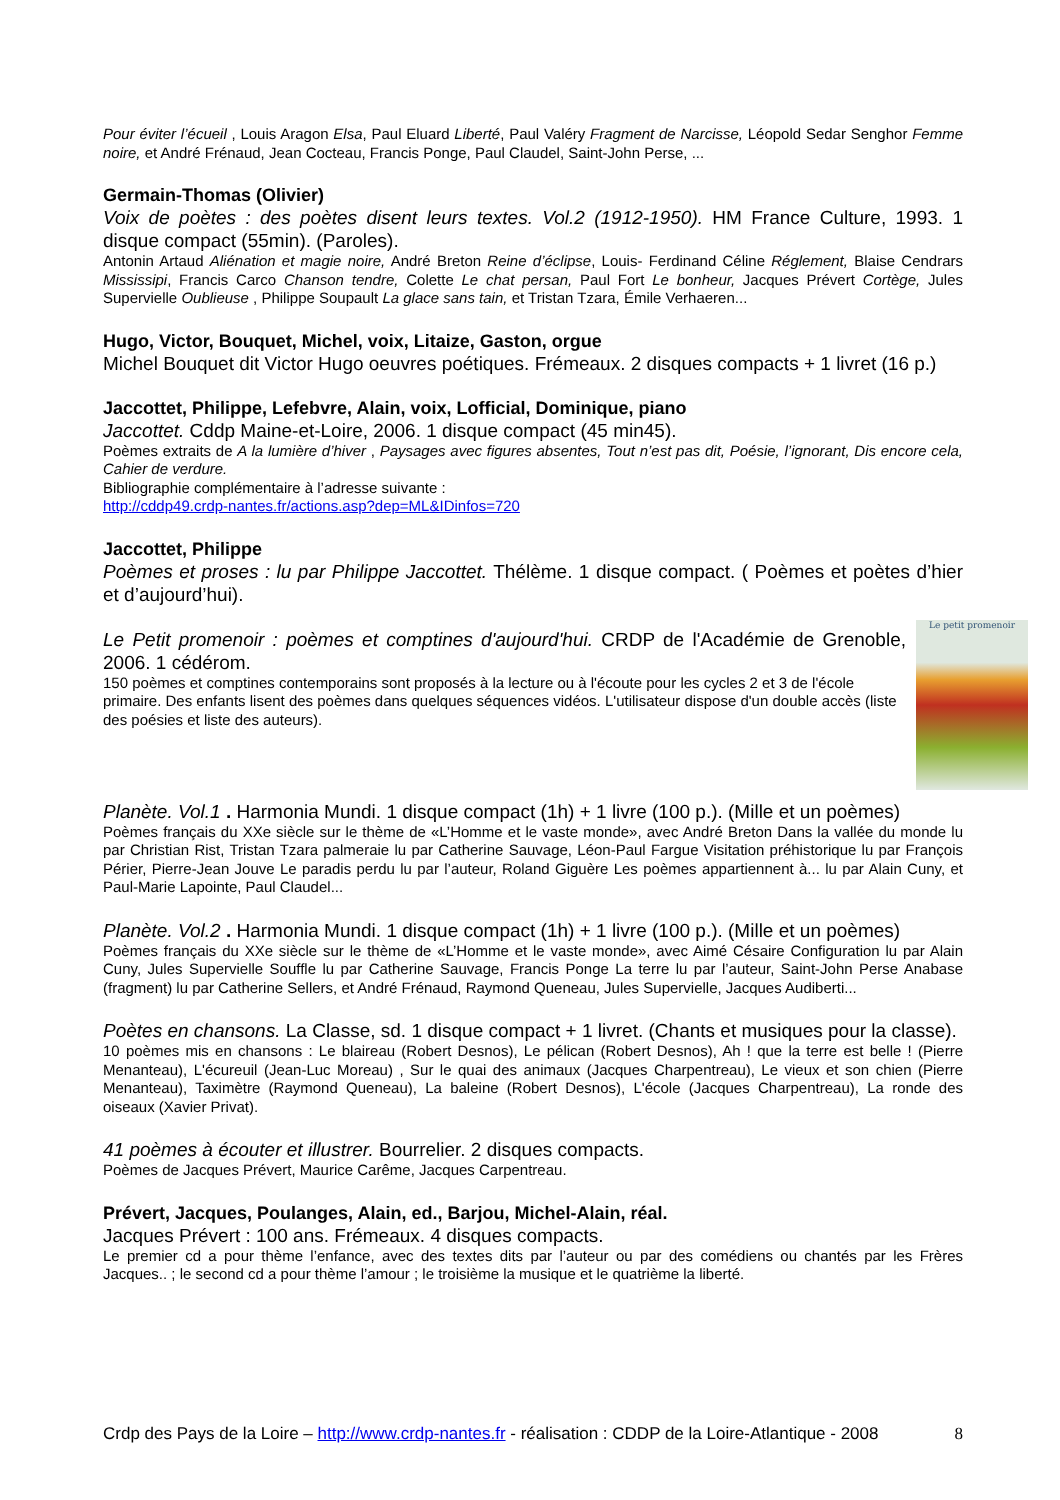Pour éviter l’écueil , Louis Aragon Elsa, Paul Eluard Liberté, Paul Valéry Fragment de Narcisse, Léopold Sedar Senghor Femme noire, et André Frénaud, Jean Cocteau, Francis Ponge, Paul Claudel, Saint-John Perse, ...
Germain-Thomas (Olivier)
Voix de poètes : des poètes disent leurs textes. Vol.2 (1912-1950). HM France Culture, 1993. 1 disque compact (55min). (Paroles).
Antonin Artaud Aliénation et magie noire, André Breton Reine d’éclipse, Louis- Ferdinand Céline Réglement, Blaise Cendrars Mississipi, Francis Carco Chanson tendre, Colette Le chat persan, Paul Fort Le bonheur, Jacques Prévert Cortège, Jules Supervielle Oublieuse , Philippe Soupault La glace sans tain, et Tristan Tzara, Émile Verhaeren...
Hugo, Victor, Bouquet, Michel, voix, Litaize, Gaston, orgue
Michel Bouquet dit Victor Hugo oeuvres poétiques. Frémeaux. 2 disques compacts + 1 livret (16 p.)
Jaccottet, Philippe, Lefebvre, Alain, voix, Lofficial, Dominique, piano
Jaccottet. Cddp Maine-et-Loire, 2006. 1 disque compact (45 min45).
Poèmes extraits de A la lumière d’hiver , Paysages avec figures absentes, Tout n’est pas dit, Poésie, l’ignorant, Dis encore cela, Cahier de verdure.
Bibliographie complémentaire à l’adresse suivante :
http://cddp49.crdp-nantes.fr/actions.asp?dep=ML&IDinfos=720
Jaccottet, Philippe
Poèmes et proses : lu par Philippe Jaccottet. Thélème. 1 disque compact. ( Poèmes et poètes d’hier et d’aujourd’hui).
Le petit promenoir
Le Petit promenoir : poèmes et comptines d'aujourd'hui. CRDP de l'Académie de Grenoble, 2006. 1 cédérom.
150 poèmes et comptines contemporains sont proposés à la lecture ou à l'écoute pour les cycles 2 et 3 de l'école primaire. Des enfants lisent des poèmes dans quelques séquences vidéos. L'utilisateur dispose d'un double accès (liste des poésies et liste des auteurs).
Planète. Vol.1 . Harmonia Mundi. 1 disque compact (1h) + 1 livre (100 p.). (Mille et un poèmes)
Poèmes français du XXe siècle sur le thème de «L’Homme et le vaste monde», avec André Breton Dans la vallée du monde lu par Christian Rist, Tristan Tzara palmeraie lu par Catherine Sauvage, Léon-Paul Fargue Visitation préhistorique lu par François Périer, Pierre-Jean Jouve Le paradis perdu lu par l’auteur, Roland Giguère Les poèmes appartiennent à... lu par Alain Cuny, et Paul-Marie Lapointe, Paul Claudel...
Planète. Vol.2 . Harmonia Mundi. 1 disque compact (1h) + 1 livre (100 p.). (Mille et un poèmes)
Poèmes français du XXe siècle sur le thème de «L’Homme et le vaste monde», avec Aimé Césaire Configuration lu par Alain Cuny, Jules Supervielle Souffle lu par Catherine Sauvage, Francis Ponge La terre lu par l’auteur, Saint-John Perse Anabase (fragment) lu par Catherine Sellers, et André Frénaud, Raymond Queneau, Jules Supervielle, Jacques Audiberti...
Poètes en chansons. La Classe, sd. 1 disque compact + 1 livret. (Chants et musiques pour la classe).
10 poèmes mis en chansons : Le blaireau (Robert Desnos), Le pélican (Robert Desnos), Ah ! que la terre est belle ! (Pierre Menanteau), L'écureuil (Jean-Luc Moreau) , Sur le quai des animaux (Jacques Charpentreau), Le vieux et son chien (Pierre Menanteau), Taximètre (Raymond Queneau), La baleine (Robert Desnos), L'école (Jacques Charpentreau), La ronde des oiseaux (Xavier Privat).
41 poèmes à écouter et illustrer. Bourrelier. 2 disques compacts.
Poèmes de Jacques Prévert, Maurice Carême, Jacques Carpentreau.
Prévert, Jacques, Poulanges, Alain, ed., Barjou, Michel-Alain, réal.
Jacques Prévert : 100 ans. Frémeaux. 4 disques compacts.
Le premier cd a pour thème l’enfance, avec des textes dits par l’auteur ou par des comédiens ou chantés par les Frères Jacques.. ; le second cd a pour thème l’amour ; le troisième la musique et le quatrième la liberté.
Crdp des Pays de la Loire – http://www.crdp-nantes.fr - réalisation : CDDP de la Loire-Atlantique - 2008 8